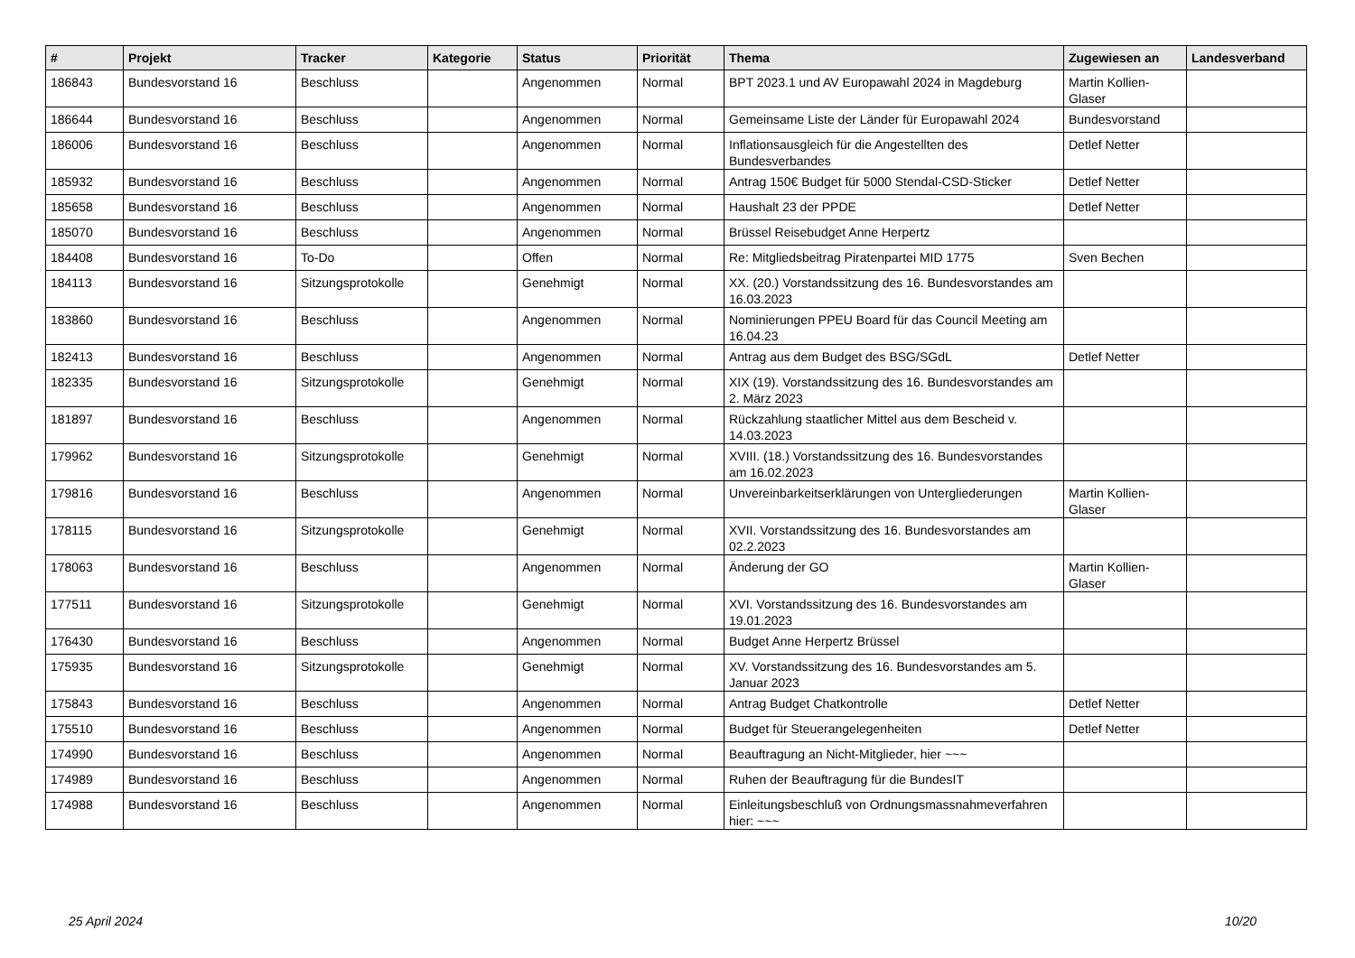| # | Projekt | Tracker | Kategorie | Status | Priorität | Thema | Zugewiesen an | Landesverband |
| --- | --- | --- | --- | --- | --- | --- | --- | --- |
| 186843 | Bundesvorstand 16 | Beschluss | | Angenommen | Normal | BPT 2023.1 und AV Europawahl 2024 in Magdeburg | Martin Kollien-Glaser | |
| 186644 | Bundesvorstand 16 | Beschluss | | Angenommen | Normal | Gemeinsame Liste der Länder für Europawahl 2024 | Bundesvorstand | |
| 186006 | Bundesvorstand 16 | Beschluss | | Angenommen | Normal | Inflationsausgleich für die Angestellten des Bundesverbandes | Detlef Netter | |
| 185932 | Bundesvorstand 16 | Beschluss | | Angenommen | Normal | Antrag 150€ Budget für 5000 Stendal-CSD-Sticker | Detlef Netter | |
| 185658 | Bundesvorstand 16 | Beschluss | | Angenommen | Normal | Haushalt 23 der PPDE | Detlef Netter | |
| 185070 | Bundesvorstand 16 | Beschluss | | Angenommen | Normal | Brüssel Reisebudget Anne Herpertz | | |
| 184408 | Bundesvorstand 16 | To-Do | | Offen | Normal | Re: Mitgliedsbeitrag Piratenpartei MID 1775 | Sven Bechen | |
| 184113 | Bundesvorstand 16 | Sitzungsprotokolle | | Genehmigt | Normal | XX. (20.) Vorstandssitzung des 16. Bundesvorstandes am 16.03.2023 | | |
| 183860 | Bundesvorstand 16 | Beschluss | | Angenommen | Normal | Nominierungen PPEU Board für das Council Meeting am 16.04.23 | | |
| 182413 | Bundesvorstand 16 | Beschluss | | Angenommen | Normal | Antrag aus dem Budget des BSG/SGdL | Detlef Netter | |
| 182335 | Bundesvorstand 16 | Sitzungsprotokolle | | Genehmigt | Normal | XIX (19). Vorstandssitzung des 16. Bundesvorstandes am 2. März 2023 | | |
| 181897 | Bundesvorstand 16 | Beschluss | | Angenommen | Normal | Rückzahlung staatlicher Mittel aus dem Bescheid v. 14.03.2023 | | |
| 179962 | Bundesvorstand 16 | Sitzungsprotokolle | | Genehmigt | Normal | XVIII. (18.) Vorstandssitzung des 16. Bundesvorstandes am 16.02.2023 | | |
| 179816 | Bundesvorstand 16 | Beschluss | | Angenommen | Normal | Unvereinbarkeitserklärungen von Untergliederungen | Martin Kollien-Glaser | |
| 178115 | Bundesvorstand 16 | Sitzungsprotokolle | | Genehmigt | Normal | XVII. Vorstandssitzung des 16. Bundesvorstandes am 02.2.2023 | | |
| 178063 | Bundesvorstand 16 | Beschluss | | Angenommen | Normal | Änderung der GO | Martin Kollien-Glaser | |
| 177511 | Bundesvorstand 16 | Sitzungsprotokolle | | Genehmigt | Normal | XVI. Vorstandssitzung des 16. Bundesvorstandes am 19.01.2023 | | |
| 176430 | Bundesvorstand 16 | Beschluss | | Angenommen | Normal | Budget Anne Herpertz Brüssel | | |
| 175935 | Bundesvorstand 16 | Sitzungsprotokolle | | Genehmigt | Normal | XV. Vorstandssitzung des 16. Bundesvorstandes am 5. Januar 2023 | | |
| 175843 | Bundesvorstand 16 | Beschluss | | Angenommen | Normal | Antrag Budget Chatkontrolle | Detlef Netter | |
| 175510 | Bundesvorstand 16 | Beschluss | | Angenommen | Normal | Budget für Steuerangelegenheiten | Detlef Netter | |
| 174990 | Bundesvorstand 16 | Beschluss | | Angenommen | Normal | Beauftragung an Nicht-Mitglieder, hier ~~~ | | |
| 174989 | Bundesvorstand 16 | Beschluss | | Angenommen | Normal | Ruhen der Beauftragung für die BundesIT | | |
| 174988 | Bundesvorstand 16 | Beschluss | | Angenommen | Normal | Einleitungsbeschluß von Ordnungsmassnahmeverfahren hier: ~~~ | | |
25 April 2024 10/20